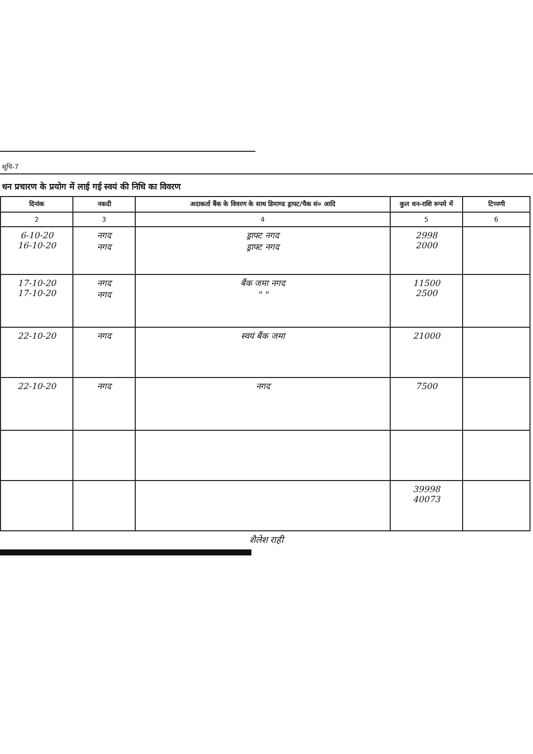सूचि-7
धन प्रचारण के प्रयोग में लाई गई स्वयं की निधि का विवरण
| दिनांक | नकदी | अदाकर्ता बैंक के विवरण के साथ डिमाण्ड ड्राफ्ट/चैक सं० आदि | कुल धन-राशि रूपये में | टिप्पणी |
| --- | --- | --- | --- | --- |
| 2 | 3 | 4 | 5 | 6 |
| 6-10-20 16-10-20 | नगद नगद | ड्राफ्ट नगद ड्राफ्ट नगद | 2998 2000 | |
| 17-10-20 17-10-20 | नगद नगद | बैंक जमा नगद " " | 11500 2500 | |
| 22-10-20 | नगद | स्वयं बैंक जमा | 21000 | |
| 22-10-20 | नगद | नगद | 7500 | |
| | | | 39998 40073 | |
शैलेश राही